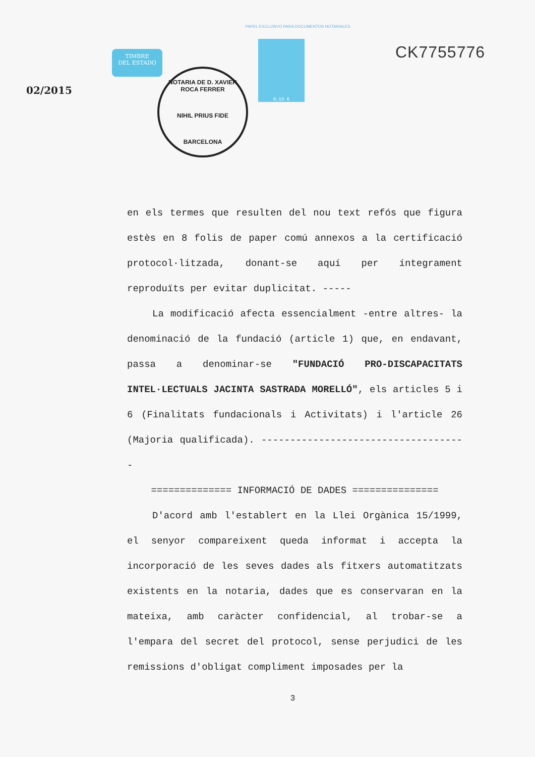PAPEL EXCLUSIVO PARA DOCUMENTOS NOTARIALES
02/2015
TIMBRE
DEL ESTADO
NOTARIA DE D. XAVIER ROCA FERRER
NIHIL PRIUS FIDE
BARCELONA
0,15 €
CK7755776
en els termes que resulten del nou text refós que figura estès en 8 folis de paper comú annexos a la certificació protocol·litzada, donant-se aquí per íntegrament reproduïts per evitar duplicitat. -----
La modificació afecta essencialment -entre altres- la denominació de la fundació (article 1) que, en endavant, passa a denominar-se "FUNDACIÓ PRO-DISCAPACITATS INTEL·LECTUALS JACINTA SASTRADA MORELLÓ", els articles 5 i 6 (Finalitats fundacionals i Activitats) i l'article 26 (Majoria qualificada). ------------------------------------
============== INFORMACIÓ DE DADES ===============
D'acord amb l'establert en la Llei Orgànica 15/1999, el senyor compareixent queda informat i accepta la incorporació de les seves dades als fitxers automatitzats existents en la notaria, dades que es conservaran en la mateixa, amb caràcter confidencial, al trobar-se a l'empara del secret del protocol, sense perjudici de les remissions d'obligat compliment imposades per la
3